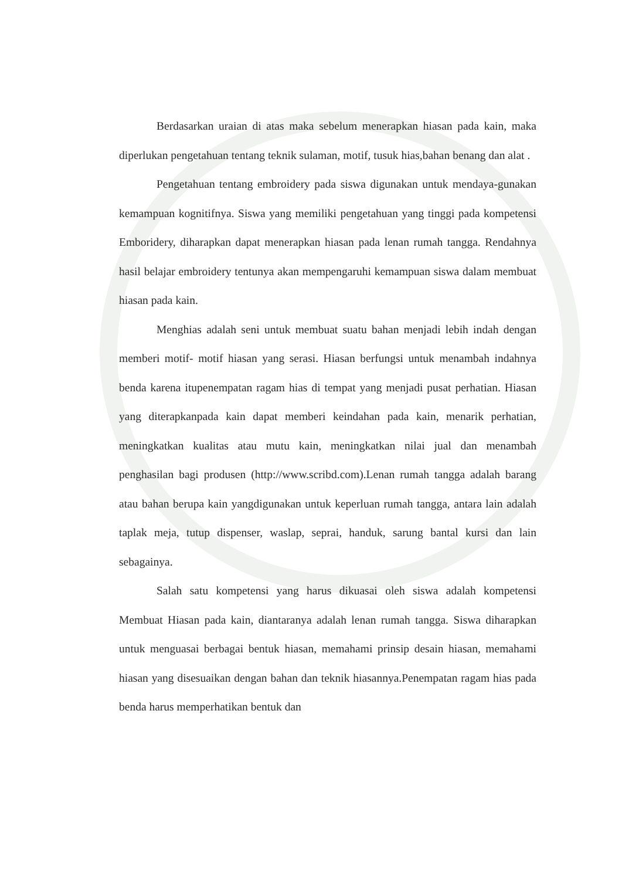Berdasarkan uraian di atas maka sebelum menerapkan hiasan pada kain, maka diperlukan pengetahuan tentang teknik sulaman, motif, tusuk hias,bahan benang dan alat .
Pengetahuan tentang embroidery pada siswa digunakan untuk mendaya-gunakan kemampuan kognitifnya. Siswa yang memiliki pengetahuan yang tinggi pada kompetensi Emboridery, diharapkan dapat menerapkan hiasan pada lenan rumah tangga. Rendahnya hasil belajar embroidery tentunya akan mempengaruhi kemampuan siswa dalam membuat hiasan pada kain.
Menghias adalah seni untuk membuat suatu bahan menjadi lebih indah dengan memberi motif- motif hiasan yang serasi. Hiasan berfungsi untuk menambah indahnya benda karena itupenempatan ragam hias di tempat yang menjadi pusat perhatian. Hiasan yang diterapkanpada kain dapat memberi keindahan pada kain, menarik perhatian, meningkatkan kualitas atau mutu kain, meningkatkan nilai jual dan menambah penghasilan bagi produsen (http://www.scribd.com).Lenan rumah tangga adalah barang atau bahan berupa kain yangdigunakan untuk keperluan rumah tangga, antara lain adalah taplak meja, tutup dispenser, waslap, seprai, handuk, sarung bantal kursi dan lain sebagainya.
Salah satu kompetensi yang harus dikuasai oleh siswa adalah kompetensi Membuat Hiasan pada kain, diantaranya adalah lenan rumah tangga. Siswa diharapkan untuk menguasai berbagai bentuk hiasan, memahami prinsip desain hiasan, memahami hiasan yang disesuaikan dengan bahan dan teknik hiasannya.Penempatan ragam hias pada benda harus memperhatikan bentuk dan